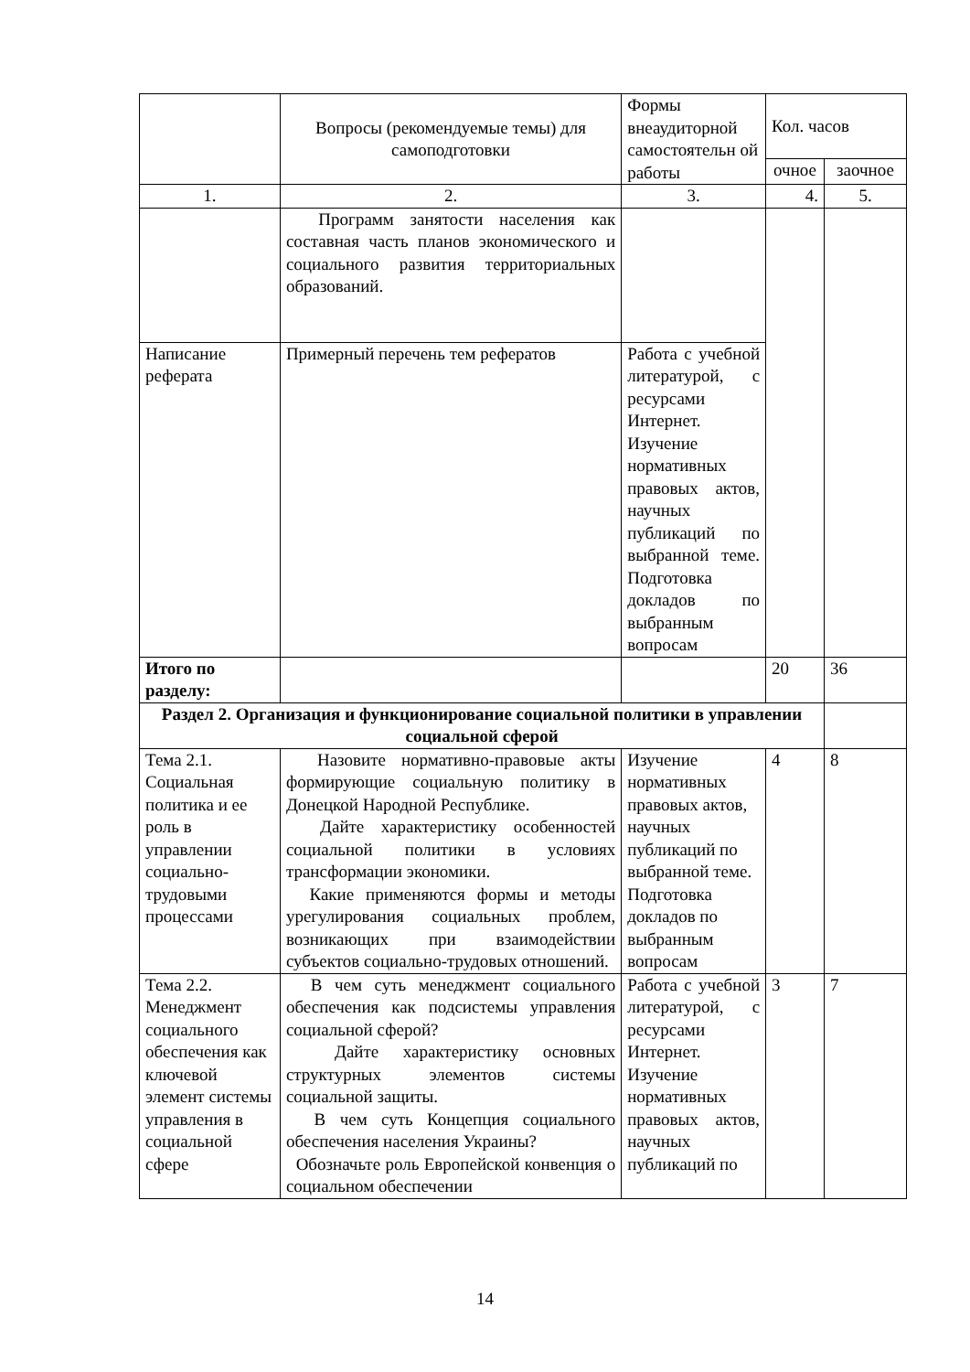| | Вопросы (рекомендуемые темы) для самоподготовки | Формы внеаудиторной самостоятельн ой работы | Кол. часов | |
| --- | --- | --- | --- | --- |
| | | | очное | заочное |
| 1. | 2. | 3. | 4. | 5. |
| | Программ занятости населения как составная часть планов экономического и социального развития территориальных образований. | | | |
| Написание реферата | Примерный перечень тем рефератов | Работа с учебной литературой, с ресурсами Интернет. Изучение нормативных правовых актов, научных публикаций по выбранной теме. Подготовка докладов по выбранным вопросам | | |
| Итого по разделу: | | | 20 | 36 |
| Раздел 2. Организация и функционирование социальной политики в управлении социальной сферой | | | | |
| Тема 2.1. Социальная политика и ее роль в управлении социально-трудовыми процессами | Назовите нормативно-правовые акты формирующие социальную политику в Донецкой Народной Республике. Дайте характеристику особенностей социальной политики в условиях трансформации экономики. Какие применяются формы и методы урегулирования социальных проблем, возникающих при взаимодействии субъектов социально-трудовых отношений. | Изучение нормативных правовых актов, научных публикаций по выбранной теме. Подготовка докладов по выбранным вопросам | 4 | 8 |
| Тема 2.2. Менеджмент социального обеспечения как ключевой элемент системы управления в социальной сфере | В чем суть менеджмент социального обеспечения как подсистемы управления социальной сферой? Дайте характеристику основных структурных элементов системы социальной защиты. В чем суть Концепция социального обеспечения населения Украины? Обозначьте роль Европейской конвенция о социальном обеспечении | Работа с учебной литературой, с ресурсами Интернет. Изучение нормативных правовых актов, научных публикаций по | 3 | 7 |
14